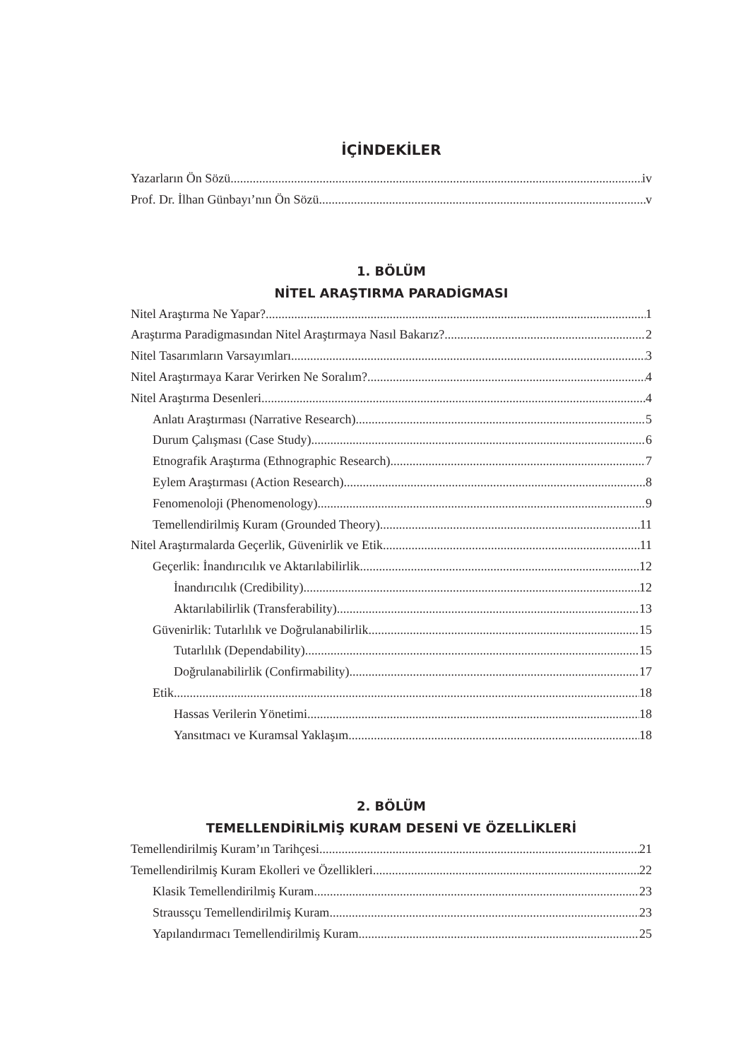İÇİNDEKİLER
Yazarların Ön Sözü iv
Prof. Dr. İlhan Günbayı’nın Ön Sözü v
1. BÖLÜM
NİTEL ARAŞTIRMA PARADİGMASI
Nitel Araştırma Ne Yapar? 1
Araştırma Paradigmasından Nitel Araştırmaya Nasıl Bakarız? 2
Nitel Tasarımların Varsayımları 3
Nitel Araştırmaya Karar Verirken Ne Soralım? 4
Nitel Araştırma Desenleri 4
Anlatı Araştırması (Narrative Research) 5
Durum Çalışması (Case Study) 6
Etnografik Araştırma (Ethnographic Research) 7
Eylem Araştırması (Action Research) 8
Fenomenoloji (Phenomenology) 9
Temellendirilmiş Kuram (Grounded Theory) 11
Nitel Araştırmalarda Geçerlik, Güvenirlik ve Etik 11
Geçerlik: İnandırıcılık ve Aktarılabilirlik 12
İnandırıcılık (Credibility) 12
Aktarılabilirlik (Transferability) 13
Güvenirlik: Tutarlılık ve Doğrulanabilirlik 15
Tutarlılık (Dependability) 15
Doğrulanabilirlik (Confirmability) 17
Etik 18
Hassas Verilerin Yönetimi 18
Yansıtmacı ve Kuramsal Yaklaşım 18
2. BÖLÜM
TEMELLENDİRİLMİŞ KURAM DESENİ VE ÖZELLİKLERİ
Temellendirilmiş Kuram’ın Tarihçesi 21
Temellendirilmiş Kuram Ekolleri ve Özellikleri 22
Klasik Temellendirilmiş Kuram 23
Straussçu Temellendirilmiş Kuram 23
Yapılandırmacı Temellendirilmiş Kuram 25